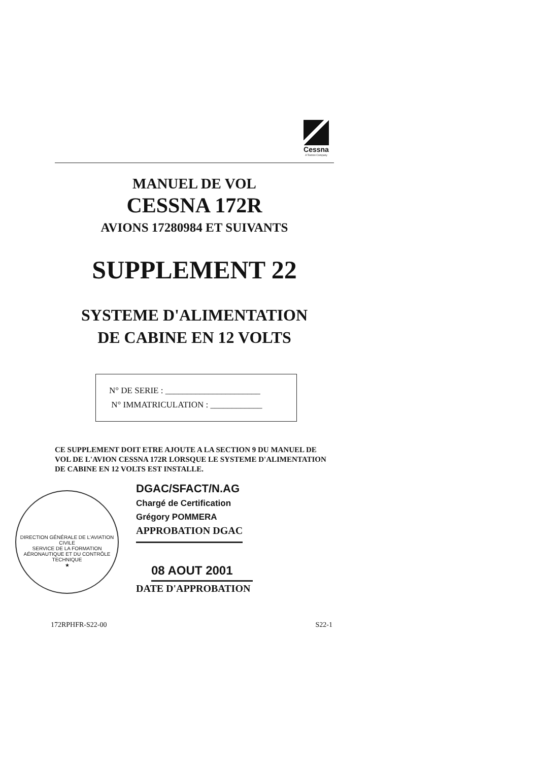Cessna
A Textron Company
MANUEL DE VOL
CESSNA 172R
AVIONS 17280984 ET SUIVANTS
SUPPLEMENT 22
SYSTEME D'ALIMENTATION
DE CABINE EN 12 VOLTS
N° DE SERIE : ______________________
N° IMMATRICULATION : ____________
CE SUPPLEMENT DOIT ETRE AJOUTE A LA SECTION 9 DU MANUEL DE VOL DE L'AVION CESSNA 172R LORSQUE LE SYSTEME D'ALIMENTATION DE CABINE EN 12 VOLTS EST INSTALLE.
DGAC/SFACT/N.AG
Chargé de Certification
Grégory POMMERA
APPROBATION DGAC
08 AOUT 2001
DATE D'APPROBATION
DIRECTION GÉNÉRALE DE L'AVIATION CIVILE
SERVICE DE LA FORMATION AÉRONAUTIQUE ET DU CONTRÔLE TECHNIQUE
★
172RPHFR-S22-00 S22-1